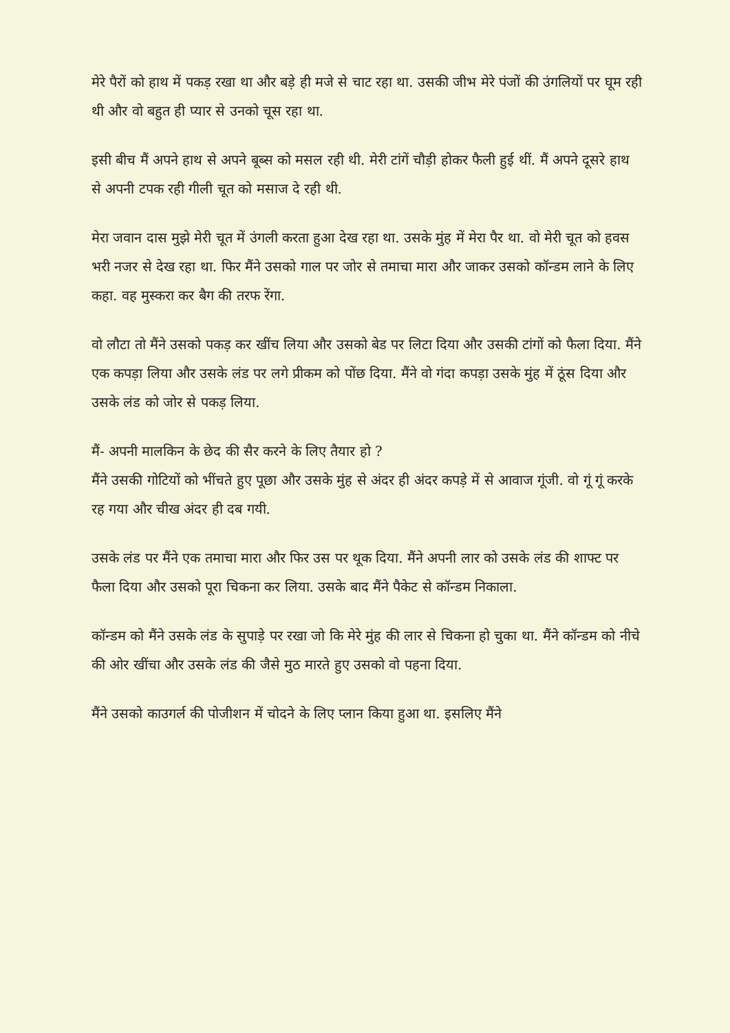मेरे पैरों को हाथ में पकड़ रखा था और बड़े ही मजे से चाट रहा था. उसकी जीभ मेरे पंजों की उंगलियों पर घूम रही थी और वो बहुत ही प्यार से उनको चूस रहा था.
इसी बीच मैं अपने हाथ से अपने बूब्स को मसल रही थी. मेरी टांगें चौड़ी होकर फैली हुई थीं. मैं अपने दूसरे हाथ से अपनी टपक रही गीली चूत को मसाज दे रही थी.
मेरा जवान दास मुझे मेरी चूत में उंगली करता हुआ देख रहा था. उसके मुंह में मेरा पैर था. वो मेरी चूत को हवस भरी नजर से देख रहा था. फिर मैंने उसको गाल पर जोर से तमाचा मारा और जाकर उसको कॉन्डम लाने के लिए कहा. वह मुस्करा कर बैग की तरफ रेंगा.
वो लौटा तो मैंने उसको पकड़ कर खींच लिया और उसको बेड पर लिटा दिया और उसकी टांगों को फैला दिया. मैंने एक कपड़ा लिया और उसके लंड पर लगे प्रीकम को पोंछ दिया. मैंने वो गंदा कपड़ा उसके मुंह में ठूंस दिया और उसके लंड को जोर से पकड़ लिया.
मैं- अपनी मालकिन के छेद की सैर करने के लिए तैयार हो ?
मैंने उसकी गोटियों को भींचते हुए पूछा और उसके मुंह से अंदर ही अंदर कपड़े में से आवाज गूंजी. वो गूं गूं करके रह गया और चीख अंदर ही दब गयी.
उसके लंड पर मैंने एक तमाचा मारा और फिर उस पर थूक दिया. मैंने अपनी लार को उसके लंड की शाफ्ट पर फैला दिया और उसको पूरा चिकना कर लिया. उसके बाद मैंने पैकेट से कॉन्डम निकाला.
कॉन्डम को मैंने उसके लंड के सुपाड़े पर रखा जो कि मेरे मुंह की लार से चिकना हो चुका था. मैंने कॉन्डम को नीचे की ओर खींचा और उसके लंड की जैसे मुठ मारते हुए उसको वो पहना दिया.
मैंने उसको काउगर्ल की पोजीशन में चोदने के लिए प्लान किया हुआ था. इसलिए मैंने